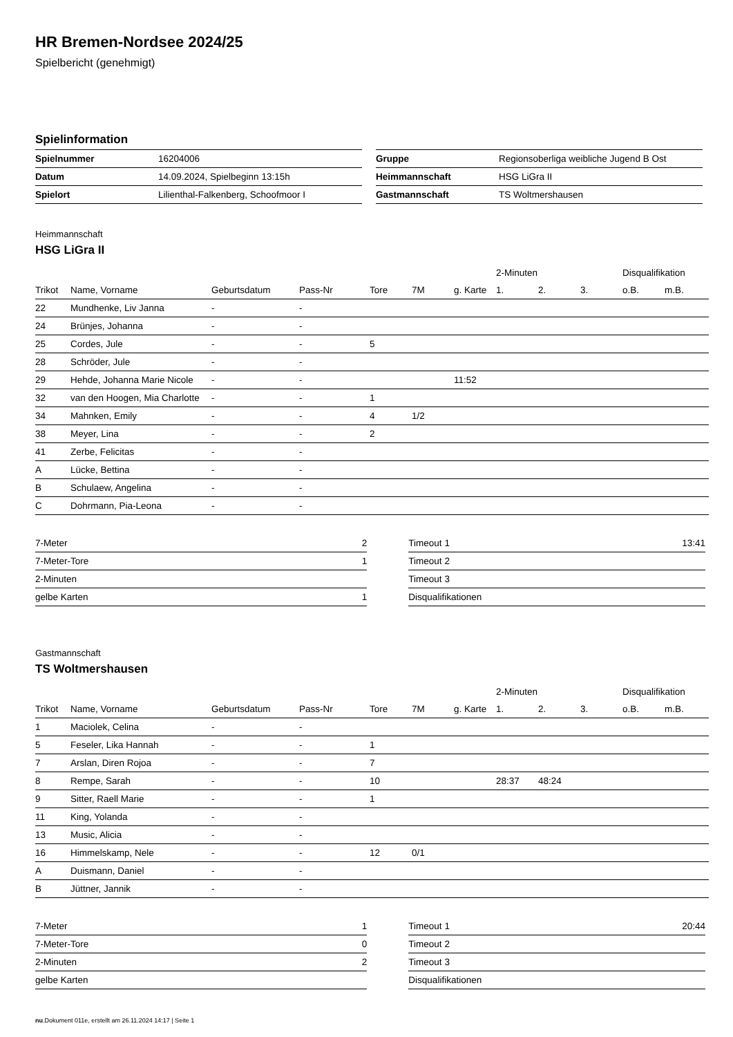HR Bremen-Nordsee 2024/25
Spielbericht (genehmigt)
Spielinformation
| Spielnummer | 16204006 |
| Datum | 14.09.2024, Spielbeginn 13:15h |
| Spielort | Lilienthal-Falkenberg, Schoofmoor I |
| Gruppe | Regionsoberliga weibliche Jugend B Ost |
| Heimmannschaft | HSG LiGra II |
| Gastmannschaft | TS Woltmershausen |
Heimmannschaft
HSG LiGra II
| | | | | | | | 2-Minuten | | | Disqualifikation | |
| --- | --- | --- | --- | --- | --- | --- | --- | --- | --- | --- | --- |
| Trikot | Name, Vorname | Geburtsdatum | Pass-Nr | Tore | 7M | g. Karte | 1. | 2. | 3. | o.B. | m.B. |
| 22 | Mundhenke, Liv Janna | - | - | | | | | | | | |
| 24 | Brünjes, Johanna | - | - | | | | | | | | |
| 25 | Cordes, Jule | - | - | 5 | | | | | | | |
| 28 | Schröder, Jule | - | - | | | | | | | | |
| 29 | Hehde, Johanna Marie Nicole | - | - | | | 11:52 | | | | | |
| 32 | van den Hoogen, Mia Charlotte | - | - | 1 | | | | | | | |
| 34 | Mahnken, Emily | - | - | 4 | 1/2 | | | | | | |
| 38 | Meyer, Lina | - | - | 2 | | | | | | | |
| 41 | Zerbe, Felicitas | - | - | | | | | | | | |
| A | Lücke, Bettina | - | - | | | | | | | | |
| B | Schulaew, Angelina | - | - | | | | | | | | |
| C | Dohrmann, Pia-Leona | - | - | | | | | | | | |
| 7-Meter | 2 |
| 7-Meter-Tore | 1 |
| 2-Minuten | |
| gelbe Karten | 1 |
| Timeout 1 | 13:41 |
| Timeout 2 | |
| Timeout 3 | |
| Disqualifikationen | |
Gastmannschaft
TS Woltmershausen
| | | | | | | | 2-Minuten | | | Disqualifikation | |
| --- | --- | --- | --- | --- | --- | --- | --- | --- | --- | --- | --- |
| Trikot | Name, Vorname | Geburtsdatum | Pass-Nr | Tore | 7M | g. Karte | 1. | 2. | 3. | o.B. | m.B. |
| 1 | Maciolek, Celina | - | - | | | | | | | | |
| 5 | Feseler, Lika Hannah | - | - | 1 | | | | | | | |
| 7 | Arslan, Diren Rojoa | - | - | 7 | | | | | | | |
| 8 | Rempe, Sarah | - | - | 10 | | | 28:37 | 48:24 | | | |
| 9 | Sitter, Raell Marie | - | - | 1 | | | | | | | |
| 11 | King, Yolanda | - | - | | | | | | | | |
| 13 | Music, Alicia | - | - | | | | | | | | |
| 16 | Himmelskamp, Nele | - | - | 12 | 0/1 | | | | | | |
| A | Duismann, Daniel | - | - | | | | | | | | |
| B | Jüttner, Jannik | - | - | | | | | | | | |
| 7-Meter | 1 |
| 7-Meter-Tore | 0 |
| 2-Minuten | 2 |
| gelbe Karten | |
| Timeout 1 | 20:44 |
| Timeout 2 | |
| Timeout 3 | |
| Disqualifikationen | |
nu.Dokument 011e, erstellt am 26.11.2024 14:17 | Seite 1